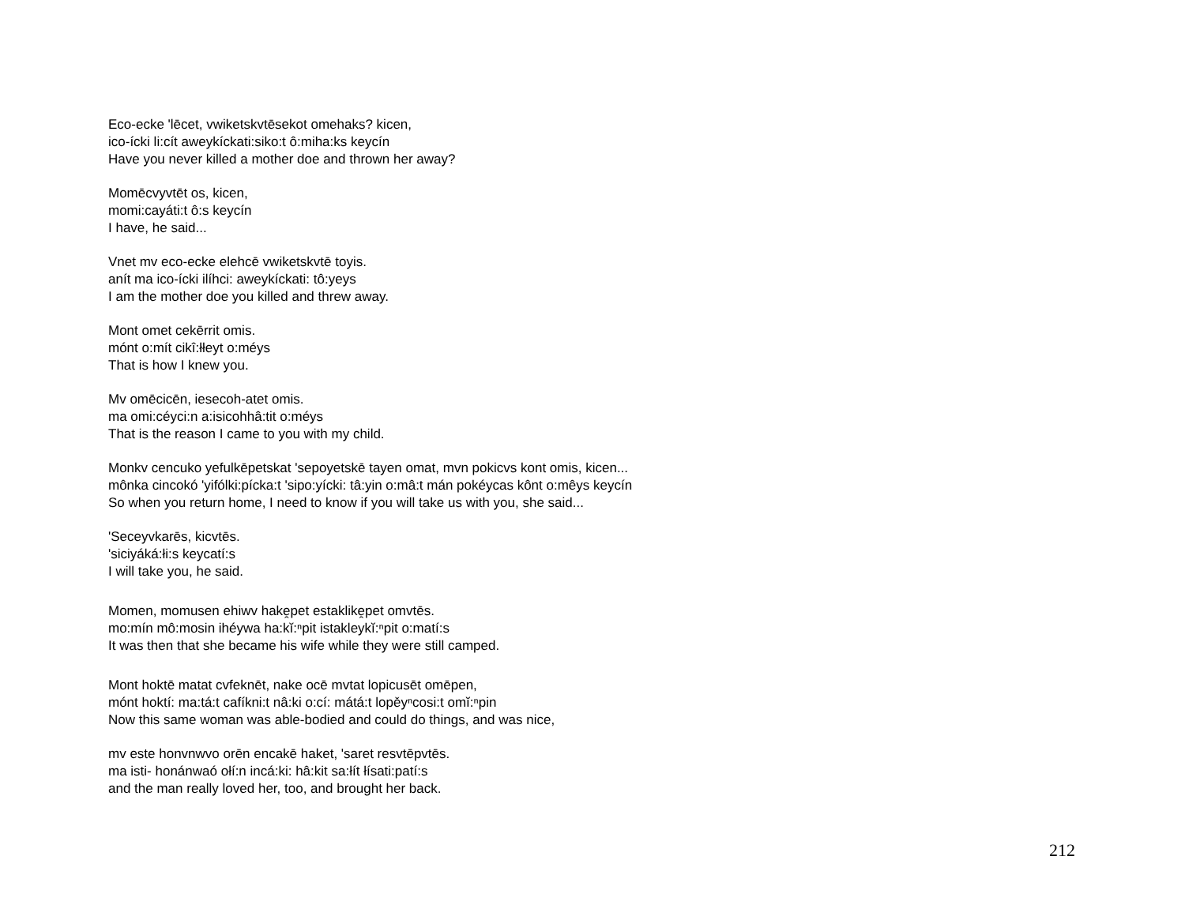Eco-ecke 'lēcet, vwiketskvtēsekot omehaks? kicen,
ico-ícki li:cít aweykíckati:siko:t ô:miha:ks keycín
Have you never killed a mother doe and thrown her away?
Momēcvyvtēt os, kicen,
momi:cayáti:t ô:s keycín
I have, he said...
Vnet mv eco-ecke elehcē vwiketskvtē toyis.
anít ma ico-ícki ilíhci: aweykíckati: tô:yeys
I am the mother doe you killed and threw away.
Mont omet cekērrit omis.
mónt o:mít cikî:łłeyt o:méys
That is how I knew you.
Mv omēcicēn, iesecoh-atet omis.
ma omi:céyci:n a:isicohhâ:tit o:méys
That is the reason I came to you with my child.
Monkv cencuko yefulkēpetskat 'sepoyetskē tayen omat, mvn pokicvs kont omis, kicen...
mônka cincokó 'yifólki:pícka:t 'sipo:yícki: tâ:yin o:mâ:t mán pokéycas kônt o:mêys keycín
So when you return home, I need to know if you will take us with you, she said...
'Seceyvkarēs, kicvtēs.
'siciyáká:łi:s keycatí:s
I will take you, he said.
Momen, momusen ehiwv hakḙpet estaklikḙpet omvtēs.
mo:mín mô:mosin ihéywa ha:kĭ:ⁿpit istakleykĭ:ⁿpit o:matí:s
It was then that she became his wife while they were still camped.
Mont hoktē matat cvfeknēt, nake ocē mvtat lopicusēt omēpen,
mónt hoktí: ma:tá:t cafíkni:t nâ:ki o:cí: mátá:t lopěyⁿcosi:t omĭ:ⁿpin
Now this same woman was able-bodied and could do things, and was nice,
mv este honvnwvo orēn encakē haket, 'saret resvtēpvtēs.
ma isti- honánwaó ołí:n incá:ki: hâ:kit sa:łít łísati:patí:s
and the man really loved her, too, and brought her back.
212